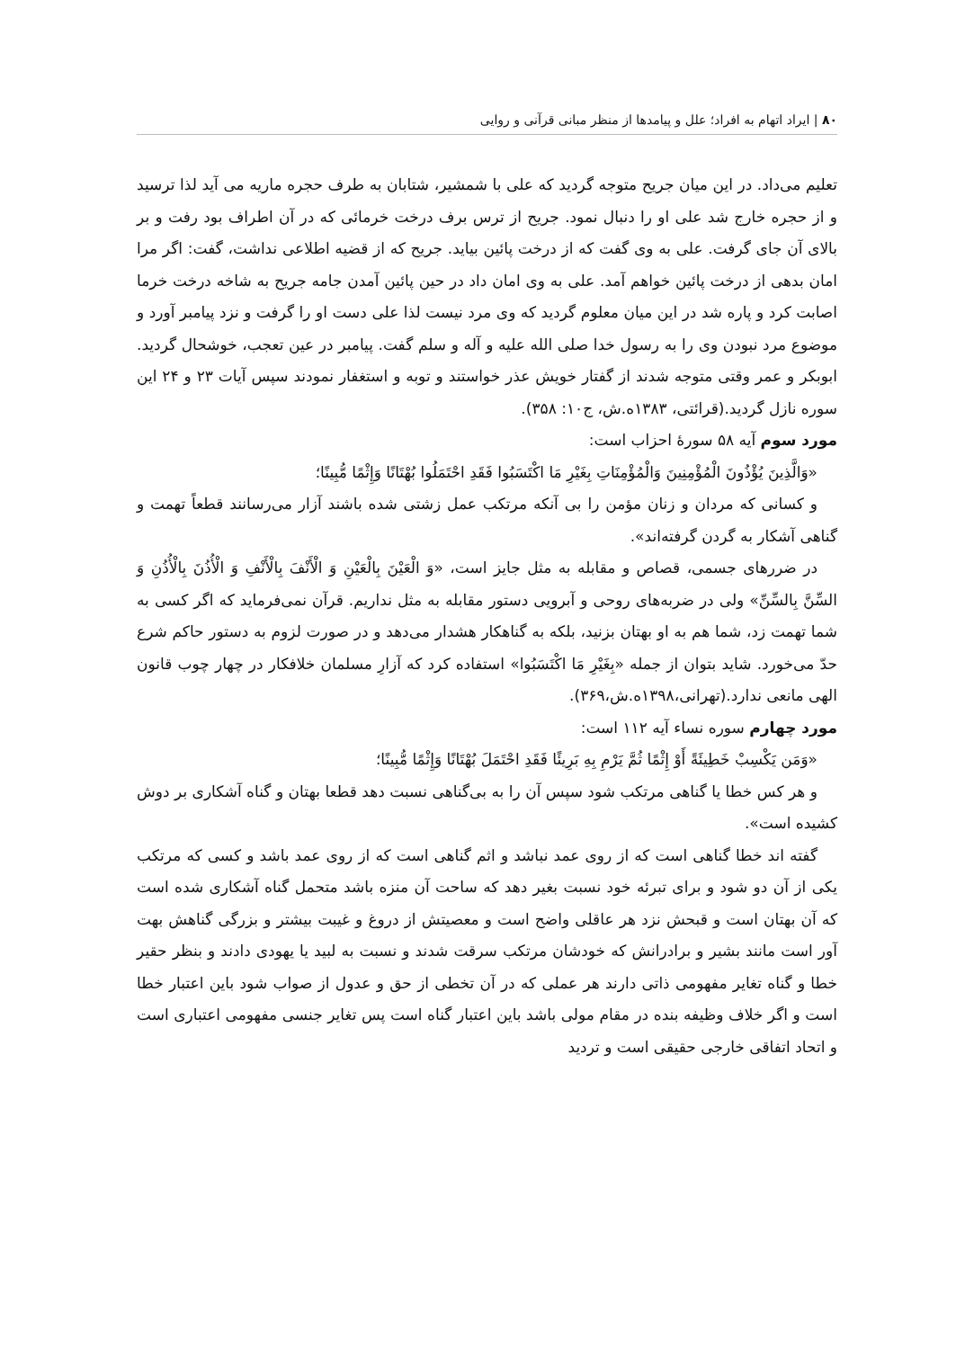۸۰ | ایراد اتهام به افراد؛ علل و پیامدها از منظر مبانی قرآنی و روایی
تعلیم می‌داد. در این میان جریح متوجه گردید که علی با شمشیر، شتابان به طرف حجره ماریه می آید لذا ترسید و از حجره خارج شد علی او را دنبال نمود. جریح از ترس برف درخت خرمائی که در آن اطراف بود رفت و بر بالای آن جای گرفت. علی به وی گفت که از درخت پائین بیاید. جریح که از قضیه اطلاعی نداشت، گفت: اگر مرا امان بدهی از درخت پائین خواهم آمد. علی به وی امان داد در حین پائین آمدن جامه جریح به شاخه درخت خرما اصابت کرد و پاره شد در این میان معلوم گردید که وی مرد نیست لذا علی دست او را گرفت و نزد پیامبر آورد و موضوع مرد نبودن وی را به رسول خدا صلی الله علیه و آله و سلم گفت. پیامبر در عین تعجب، خوشحال گردید. ابوبکر و عمر وقتی متوجه شدند از گفتار خویش عذر خواستند و توبه و استغفار نمودند سپس آیات ۲۳ و ۲۴ این سوره نازل گردید.(قرائتی، ۱۳۸۳ه.ش، ج۱۰: ۳۵۸).
مورد سوم آیه ۵۸ سورهٔ احزاب است:
«وَالَّذِينَ يُؤْذُونَ الْمُؤْمِنِينَ وَالْمُؤْمِنَاتِ بِغَيْرِ مَا اكْتَسَبُوا فَقَدِ احْتَمَلُوا بُهْتَانًا وَإِثْمًا مُّبِينًا؛
و کسانی که مردان و زنان مؤمن را بی آنکه مرتکب عمل زشتی شده باشند آزار می‌رسانند قطعاً تهمت و گناهی آشکار به گردن گرفته‌اند».
در ضررهای جسمی، قصاص و مقابله به مثل جایز است، «وَ الْعَيْنَ بِالْعَيْنِ وَ الْأَنْفَ بِالْأَنْفِ وَ الْأُذُنَ بِالْأُذُنِ وَ السِّنَّ بِالسِّنِّ» ولی در ضربه‌های روحی و آبرویی دستور مقابله به مثل نداریم. قرآن نمی‌فرماید که اگر کسی به شما تهمت زد، شما هم به او بهتان بزنید، بلکه به گناهکار هشدار می‌دهد و در صورت لزوم به دستور حاکم شرع حدّ می‌خورد. شاید بتوان از جمله «بِغَيْرِ مَا اكْتَسَبُوا» استفاده کرد که آزارِ مسلمان خلافکار در چهار چوب قانون الهی مانعی ندارد.(تهرانی،۱۳۹۸ه.ش،۳۶۹).
مورد چهارم سوره نساء آیه ۱۱۲ است:
«وَمَن يَكْسِبْ خَطِيئَةً أَوْ إِثْمًا ثُمَّ يَرْمِ بِهِ بَرِيئًا فَقَدِ احْتَمَلَ بُهْتَانًا وَإِثْمًا مُّبِينًا؛
و هر کس خطا یا گناهی مرتکب شود سپس آن را به بی‌گناهی نسبت دهد قطعا بهتان و گناه آشکاری بر دوش کشیده است».
گفته اند خطا گناهی است که از روی عمد نباشد و اثم گناهی است که از روی عمد باشد و کسی که مرتکب یکی از آن دو شود و برای تبرئه خود نسبت بغیر دهد که ساحت آن منزه باشد متحمل گناه آشکاری شده است که آن بهتان است و قبحش نزد هر عاقلی واضح است و معصیتش از دروغ و غیبت بیشتر و بزرگی گناهش بهت آور است مانند بشیر و برادرانش که خودشان مرتکب سرقت شدند و نسبت به لبید یا یهودی دادند و بنظر حقیر خطا و گناه تغایر مفهومی ذاتی دارند هر عملی که در آن تخطی از حق و عدول از صواب شود باین اعتبار خطا است و اگر خلاف وظیفه بنده در مقام مولی باشد باین اعتبار گناه است پس تغایر جنسی مفهومی اعتباری است و اتحاد اتفاقی خارجی حقیقی است و تردید